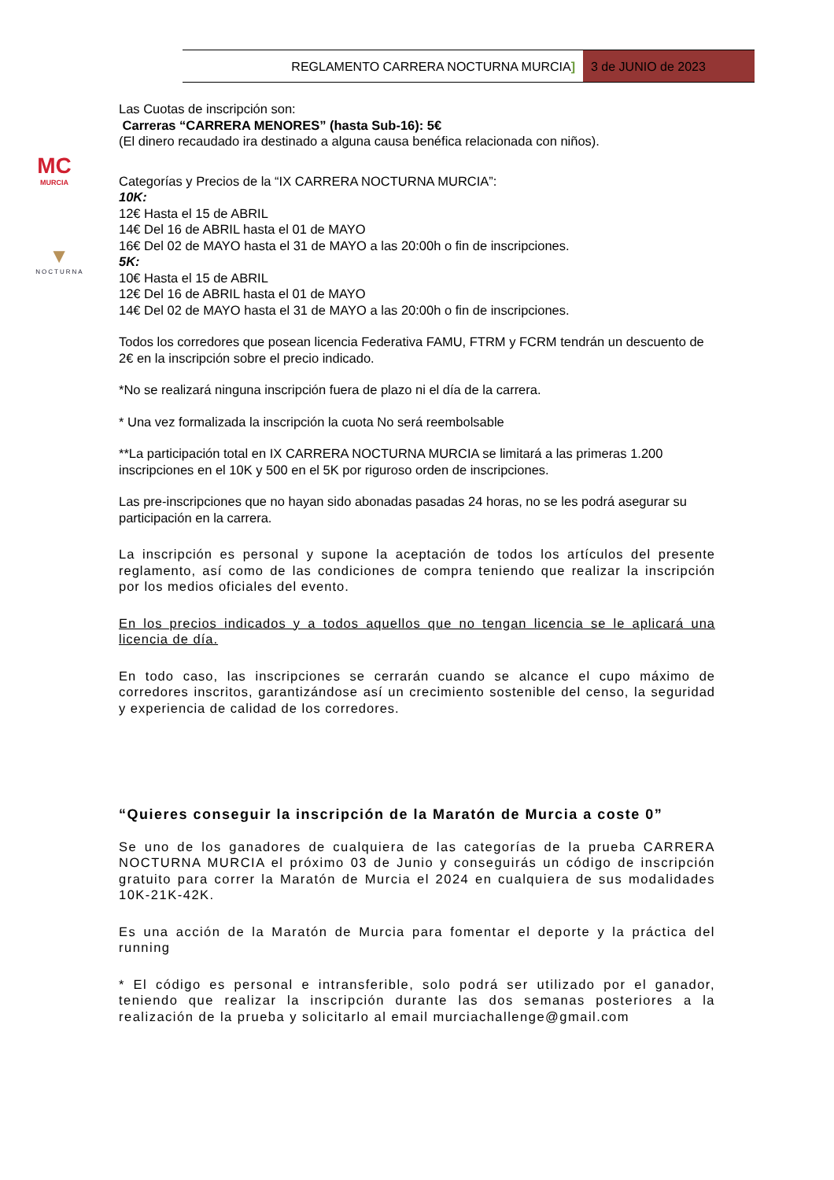REGLAMENTO CARRERA NOCTURNA MURCIA]
3 de JUNIO de 2023
MC
MURCIA
▼
NOCTURNA
Las Cuotas de inscripción son:
Carreras “CARRERA MENORES” (hasta Sub-16): 5€
(El dinero recaudado ira destinado a alguna causa benéfica relacionada con niños).
Categorías y Precios de la “IX CARRERA NOCTURNA MURCIA”:
10K:
12€ Hasta el 15 de ABRIL
14€ Del 16 de ABRIL hasta el 01 de MAYO
16€ Del 02 de MAYO hasta el 31 de MAYO a las 20:00h o fin de inscripciones.
5K:
10€ Hasta el 15 de ABRIL
12€ Del 16 de ABRIL hasta el 01 de MAYO
14€ Del 02 de MAYO hasta el 31 de MAYO a las 20:00h o fin de inscripciones.
Todos los corredores que posean licencia Federativa FAMU, FTRM y FCRM tendrán un descuento de 2€ en la inscripción sobre el precio indicado.
*No se realizará ninguna inscripción fuera de plazo ni el día de la carrera.
* Una vez formalizada la inscripción la cuota No será reembolsable
**La participación total en IX CARRERA NOCTURNA MURCIA se limitará a las primeras 1.200 inscripciones en el 10K y 500 en el 5K por riguroso orden de inscripciones.
Las pre-inscripciones que no hayan sido abonadas pasadas 24 horas, no se les podrá asegurar su participación en la carrera.
La inscripción es personal y supone la aceptación de todos los artículos del presente reglamento, así como de las condiciones de compra teniendo que realizar la inscripción por los medios oficiales del evento.
En los precios indicados y a todos aquellos que no tengan licencia se le aplicará una licencia de día.
En todo caso, las inscripciones se cerrarán cuando se alcance el cupo máximo de corredores inscritos, garantizándose así un crecimiento sostenible del censo, la seguridad y experiencia de calidad de los corredores.
“Quieres conseguir la inscripción de la Maratón de Murcia a coste 0”
Se uno de los ganadores de cualquiera de las categorías de la prueba CARRERA NOCTURNA MURCIA el próximo 03 de Junio y conseguirás un código de inscripción gratuito para correr la Maratón de Murcia el 2024 en cualquiera de sus modalidades 10K-21K-42K.
Es una acción de la Maratón de Murcia para fomentar el deporte y la práctica del running
* El código es personal e intransferible, solo podrá ser utilizado por el ganador, teniendo que realizar la inscripción durante las dos semanas posteriores a la realización de la prueba y solicitarlo al email murciachallenge@gmail.com